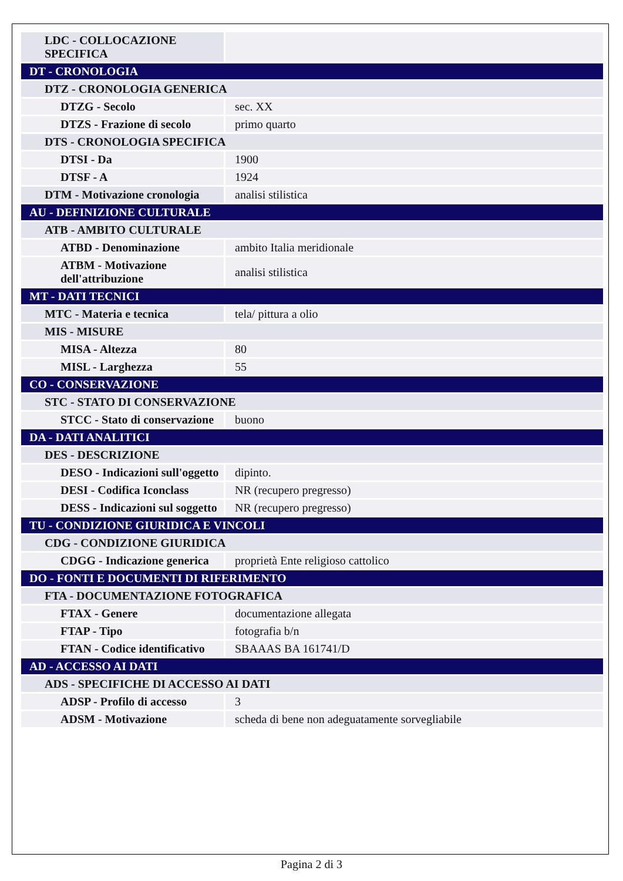| LDC - COLLOCAZIONE SPECIFICA | |
| DT - CRONOLOGIA | |
| DTZ - CRONOLOGIA GENERICA | |
| DTZG - Secolo | sec. XX |
| DTZS - Frazione di secolo | primo quarto |
| DTS - CRONOLOGIA SPECIFICA | |
| DTSI - Da | 1900 |
| DTSF - A | 1924 |
| DTM - Motivazione cronologia | analisi stilistica |
| AU - DEFINIZIONE CULTURALE | |
| ATB - AMBITO CULTURALE | |
| ATBD - Denominazione | ambito Italia meridionale |
| ATBM - Motivazione dell'attribuzione | analisi stilistica |
| MT - DATI TECNICI | |
| MTC - Materia e tecnica | tela/ pittura a olio |
| MIS - MISURE | |
| MISA - Altezza | 80 |
| MISL - Larghezza | 55 |
| CO - CONSERVAZIONE | |
| STC - STATO DI CONSERVAZIONE | |
| STCC - Stato di conservazione | buono |
| DA - DATI ANALITICI | |
| DES - DESCRIZIONE | |
| DESO - Indicazioni sull'oggetto | dipinto. |
| DESI - Codifica Iconclass | NR (recupero pregresso) |
| DESS - Indicazioni sul soggetto | NR (recupero pregresso) |
| TU - CONDIZIONE GIURIDICA E VINCOLI | |
| CDG - CONDIZIONE GIURIDICA | |
| CDGG - Indicazione generica | proprietà Ente religioso cattolico |
| DO - FONTI E DOCUMENTI DI RIFERIMENTO | |
| FTA - DOCUMENTAZIONE FOTOGRAFICA | |
| FTAX - Genere | documentazione allegata |
| FTAP - Tipo | fotografia b/n |
| FTAN - Codice identificativo | SBAAAS BA 161741/D |
| AD - ACCESSO AI DATI | |
| ADS - SPECIFICHE DI ACCESSO AI DATI | |
| ADSP - Profilo di accesso | 3 |
| ADSM - Motivazione | scheda di bene non adeguatamente sorvegliabile |
Pagina 2 di 3